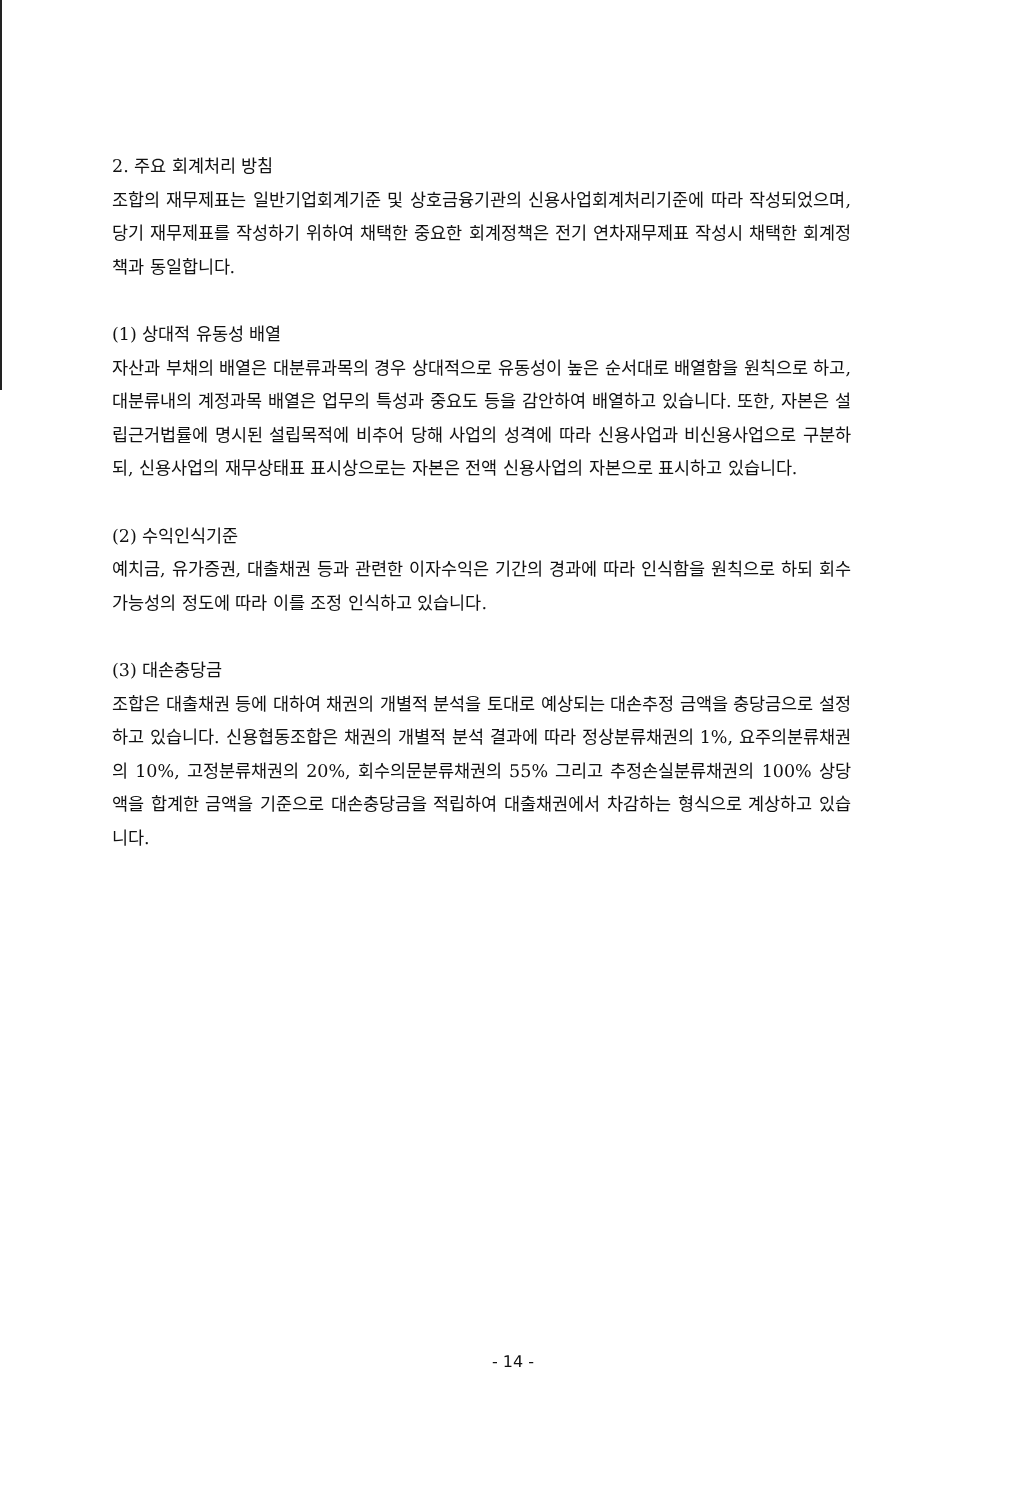2. 주요 회계처리 방침
조합의 재무제표는 일반기업회계기준 및 상호금융기관의 신용사업회계처리기준에 따라 작성되었으며, 당기 재무제표를 작성하기 위하여 채택한 중요한 회계정책은 전기 연차재무제표 작성시 채택한 회계정책과 동일합니다.
(1) 상대적 유동성 배열
자산과 부채의 배열은 대분류과목의 경우 상대적으로 유동성이 높은 순서대로 배열함을 원칙으로 하고, 대분류내의 계정과목 배열은 업무의 특성과 중요도 등을 감안하여 배열하고 있습니다. 또한, 자본은 설립근거법률에 명시된 설립목적에 비추어 당해 사업의 성격에 따라 신용사업과 비신용사업으로 구분하되, 신용사업의 재무상태표 표시상으로는 자본은 전액 신용사업의 자본으로 표시하고 있습니다.
(2) 수익인식기준
예치금, 유가증권, 대출채권 등과 관련한 이자수익은 기간의 경과에 따라 인식함을 원칙으로 하되 회수가능성의 정도에 따라 이를 조정 인식하고 있습니다.
(3) 대손충당금
조합은 대출채권 등에 대하여 채권의 개별적 분석을 토대로 예상되는 대손추정 금액을 충당금으로 설정하고 있습니다. 신용협동조합은 채권의 개별적 분석 결과에 따라 정상분류채권의 1%, 요주의분류채권의 10%, 고정분류채권의 20%, 회수의문분류채권의 55% 그리고 추정손실분류채권의 100% 상당액을 합계한 금액을 기준으로 대손충당금을 적립하여 대출채권에서 차감하는 형식으로 계상하고 있습니다.
- 14 -